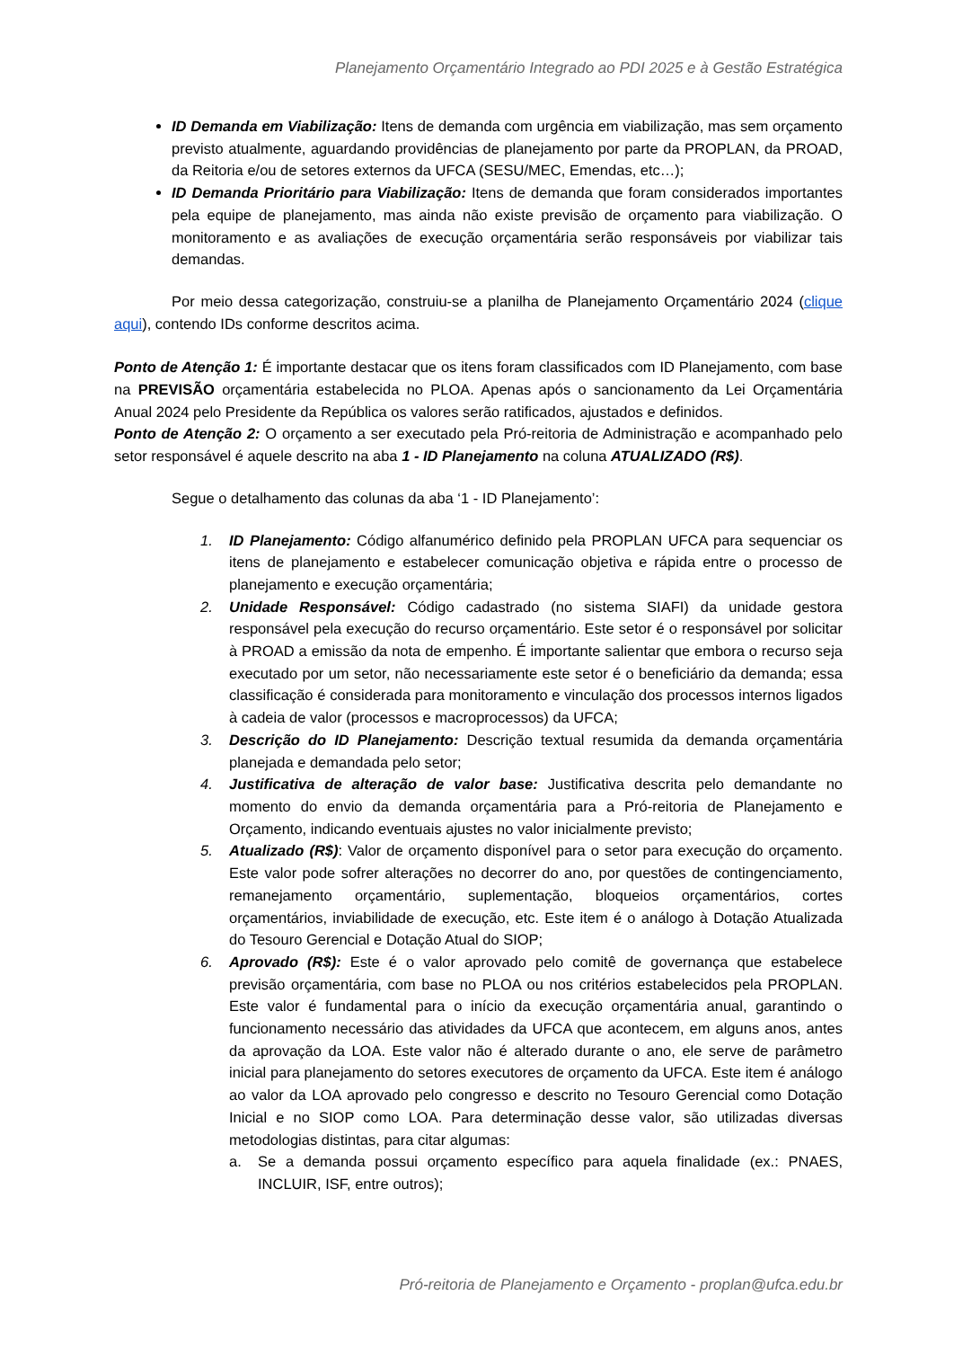Planejamento Orçamentário Integrado ao PDI 2025 e à Gestão Estratégica
ID Demanda em Viabilização: Itens de demanda com urgência em viabilização, mas sem orçamento previsto atualmente, aguardando providências de planejamento por parte da PROPLAN, da PROAD, da Reitoria e/ou de setores externos da UFCA (SESU/MEC, Emendas, etc…);
ID Demanda Prioritário para Viabilização: Itens de demanda que foram considerados importantes pela equipe de planejamento, mas ainda não existe previsão de orçamento para viabilização. O monitoramento e as avaliações de execução orçamentária serão responsáveis por viabilizar tais demandas.
Por meio dessa categorização, construiu-se a planilha de Planejamento Orçamentário 2024 (clique aqui), contendo IDs conforme descritos acima.
Ponto de Atenção 1: É importante destacar que os itens foram classificados com ID Planejamento, com base na PREVISÃO orçamentária estabelecida no PLOA. Apenas após o sancionamento da Lei Orçamentária Anual 2024 pelo Presidente da República os valores serão ratificados, ajustados e definidos.
Ponto de Atenção 2: O orçamento a ser executado pela Pró-reitoria de Administração e acompanhado pelo setor responsável é aquele descrito na aba 1 - ID Planejamento na coluna ATUALIZADO (R$).
Segue o detalhamento das colunas da aba ‘1 - ID Planejamento’:
1. ID Planejamento: Código alfanumérico definido pela PROPLAN UFCA para sequenciar os itens de planejamento e estabelecer comunicação objetiva e rápida entre o processo de planejamento e execução orçamentária;
2. Unidade Responsável: Código cadastrado (no sistema SIAFI) da unidade gestora responsável pela execução do recurso orçamentário. Este setor é o responsável por solicitar à PROAD a emissão da nota de empenho. É importante salientar que embora o recurso seja executado por um setor, não necessariamente este setor é o beneficiário da demanda; essa classificação é considerada para monitoramento e vinculação dos processos internos ligados à cadeia de valor (processos e macroprocessos) da UFCA;
3. Descrição do ID Planejamento: Descrição textual resumida da demanda orçamentária planejada e demandada pelo setor;
4. Justificativa de alteração de valor base: Justificativa descrita pelo demandante no momento do envio da demanda orçamentária para a Pró-reitoria de Planejamento e Orçamento, indicando eventuais ajustes no valor inicialmente previsto;
5. Atualizado (R$): Valor de orçamento disponível para o setor para execução do orçamento. Este valor pode sofrer alterações no decorrer do ano, por questões de contingenciamento, remanejamento orçamentário, suplementação, bloqueios orçamentários, cortes orçamentários, inviabilidade de execução, etc. Este item é o análogo à Dotação Atualizada do Tesouro Gerencial e Dotação Atual do SIOP;
6. Aprovado (R$): Este é o valor aprovado pelo comitê de governança que estabelece previsão orçamentária, com base no PLOA ou nos critérios estabelecidos pela PROPLAN. Este valor é fundamental para o início da execução orçamentária anual, garantindo o funcionamento necessário das atividades da UFCA que acontecem, em alguns anos, antes da aprovação da LOA. Este valor não é alterado durante o ano, ele serve de parâmetro inicial para planejamento do setores executores de orçamento da UFCA. Este item é análogo ao valor da LOA aprovado pelo congresso e descrito no Tesouro Gerencial como Dotação Inicial e no SIOP como LOA. Para determinação desse valor, são utilizadas diversas metodologias distintas, para citar algumas:
a. Se a demanda possui orçamento específico para aquela finalidade (ex.: PNAES, INCLUIR, ISF, entre outros);
Pró-reitoria de Planejamento e Orçamento - proplan@ufca.edu.br